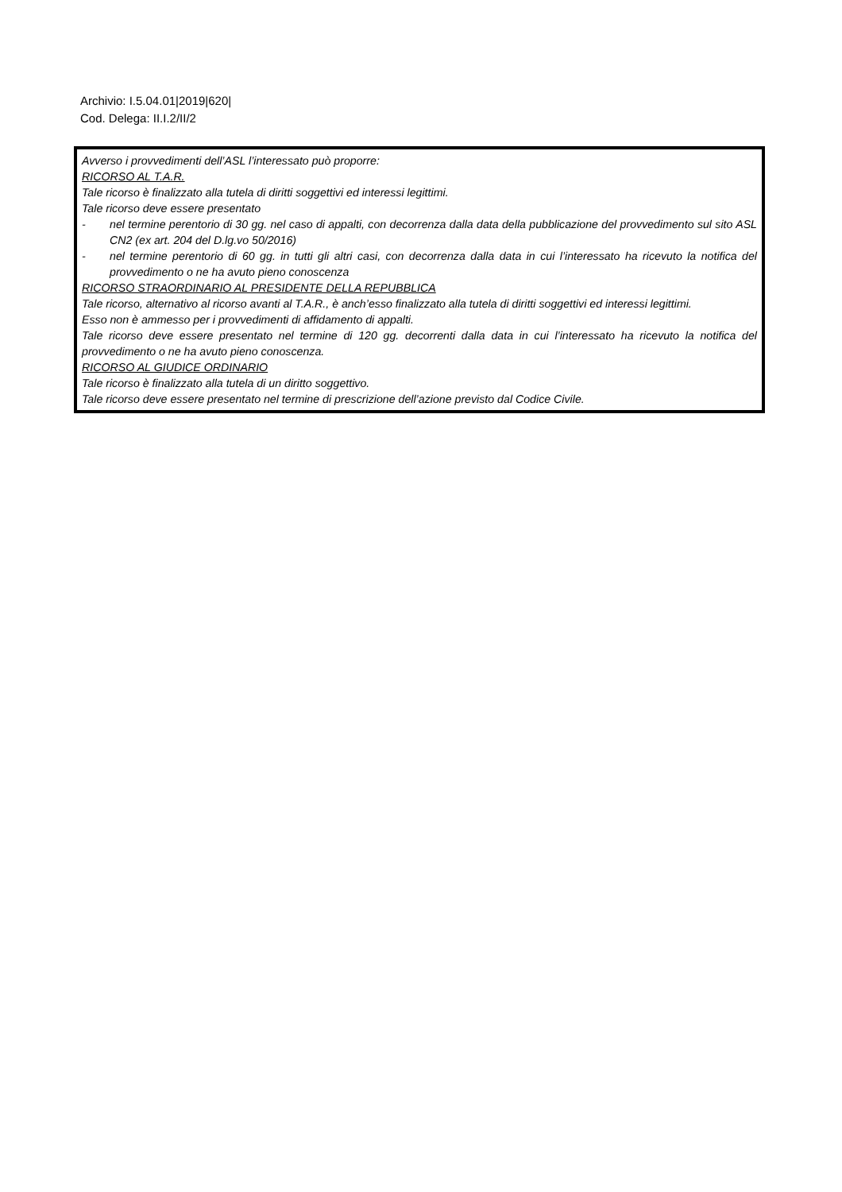Archivio: I.5.04.01|2019|620|
Cod. Delega: II.I.2/II/2
Avverso i provvedimenti dell’ASL l’interessato può proporre:
RICORSO AL T.A.R.
Tale ricorso è finalizzato alla tutela di diritti soggettivi ed interessi legittimi.
Tale ricorso deve essere presentato
- nel termine perentorio di 30 gg. nel caso di appalti, con decorrenza dalla data della pubblicazione del provvedimento sul sito ASL CN2 (ex art. 204 del D.lg.vo 50/2016)
- nel termine perentorio di 60 gg. in tutti gli altri casi, con decorrenza dalla data in cui l’interessato ha ricevuto la notifica del provvedimento o ne ha avuto pieno conoscenza
RICORSO STRAORDINARIO AL PRESIDENTE DELLA REPUBBLICA
Tale ricorso, alternativo al ricorso avanti al T.A.R., è anch’esso finalizzato alla tutela di diritti soggettivi ed interessi legittimi.
Esso non è ammesso per i provvedimenti di affidamento di appalti.
Tale ricorso deve essere presentato nel termine di 120 gg. decorrenti dalla data in cui l’interessato ha ricevuto la notifica del provvedimento o ne ha avuto pieno conoscenza.
RICORSO AL GIUDICE ORDINARIO
Tale ricorso è finalizzato alla tutela di un diritto soggettivo.
Tale ricorso deve essere presentato nel termine di prescrizione dell’azione previsto dal Codice Civile.